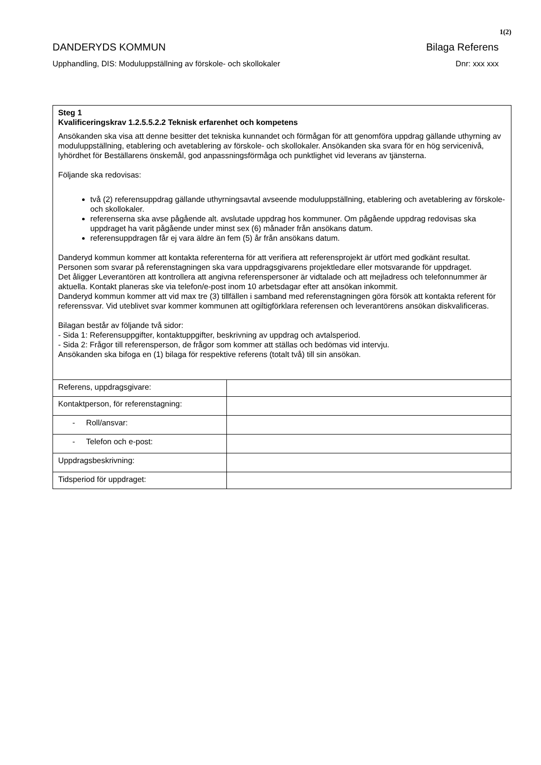1(2)
DANDERYDS KOMMUN Bilaga Referens
Upphandling, DIS: Moduluppställning av förskole- och skollokaler Dnr: xxx xxx
| Steg 1 Kvalificeringskrav 1.2.5.5.2.2 Teknisk erfarenhet och kompetens Ansökanden ska visa att denne besitter det tekniska kunnandet och förmågan för att genomföra uppdrag gällande uthyrning av moduluppställning, etablering och avetablering av förskole- och skollokaler. Ansökanden ska svara för en hög servicenivå, lyhördhet för Beställarens önskemål, god anpassningsförmåga och punktlighet vid leverans av tjänsterna. Följande ska redovisas: två (2) referensuppdrag gällande uthyrningsavtal avseende moduluppställning, etablering och avetablering av förskole- och skollokaler. referenserna ska avse pågående alt. avslutade uppdrag hos kommuner. Om pågående uppdrag redovisas ska uppdraget ha varit pågående under minst sex (6) månader från ansökans datum. referensuppdragen får ej vara äldre än fem (5) år från ansökans datum. Danderyd kommun kommer att kontakta referenterna för att verifiera att referensprojekt är utfört med godkänt resultat. Personen som svarar på referenstagningen ska vara uppdragsgivarens projektledare eller motsvarande för uppdraget. Det åligger Leverantören att kontrollera att angivna referenspersoner är vidtalade och att mejladress och telefonnummer är aktuella. Kontakt planeras ske via telefon/e-post inom 10 arbetsdagar efter att ansökan inkommit. Danderyd kommun kommer att vid max tre (3) tillfällen i samband med referenstagningen göra försök att kontakta referent för referenssvar. Vid uteblivet svar kommer kommunen att ogiltigförklara referensen och leverantörens ansökan diskvalificeras. Bilagan består av följande två sidor: - Sida 1: Referensuppgifter, kontaktuppgifter, beskrivning av uppdrag och avtalsperiod. - Sida 2: Frågor till referensperson, de frågor som kommer att ställas och bedömas vid intervju. Ansökanden ska bifoga en (1) bilaga för respektive referens (totalt två) till sin ansökan. | |
| Referens, uppdragsgivare: | |
| Kontaktperson, för referenstagning: | |
| - Roll/ansvar: | |
| - Telefon och e-post: | |
| Uppdragsbeskrivning: | |
| Tidsperiod för uppdraget: | |